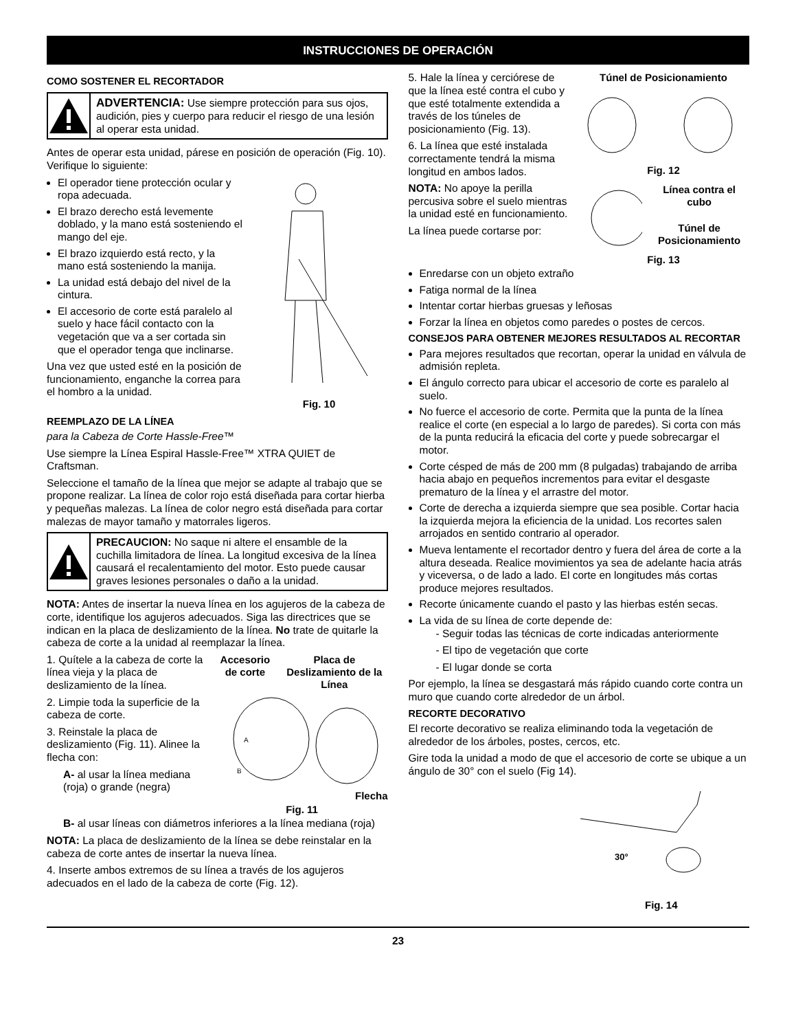INSTRUCCIONES DE OPERACIÓN
COMO SOSTENER EL RECORTADOR
ADVERTENCIA: Use siempre protección para sus ojos, audición, pies y cuerpo para reducir el riesgo de una lesión al operar esta unidad.
Antes de operar esta unidad, párese en posición de operación (Fig. 10). Verifique lo siguiente:
El operador tiene protección ocular y ropa adecuada.
El brazo derecho está levemente doblado, y la mano está sosteniendo el mango del eje.
El brazo izquierdo está recto, y la mano está sosteniendo la manija.
La unidad está debajo del nivel de la cintura.
El accesorio de corte está paralelo al suelo y hace fácil contacto con la vegetación que va a ser cortada sin que el operador tenga que inclinarse.
Una vez que usted esté en la posición de funcionamiento, enganche la correa para el hombro a la unidad.
Fig. 10
REEMPLAZO DE LA LÍNEA
para la Cabeza de Corte Hassle-Free™
Use siempre la Línea Espiral Hassle-Free™ XTRA QUIET de Craftsman.
Seleccione el tamaño de la línea que mejor se adapte al trabajo que se propone realizar. La línea de color rojo está diseñada para cortar hierba y pequeñas malezas. La línea de color negro está diseñada para cortar malezas de mayor tamaño y matorrales ligeros.
PRECAUCION: No saque ni altere el ensamble de la cuchilla limitadora de línea. La longitud excesiva de la línea causará el recalentamiento del motor. Esto puede causar graves lesiones personales o daño a la unidad.
NOTA: Antes de insertar la nueva línea en los agujeros de la cabeza de corte, identifique los agujeros adecuados. Siga las directrices que se indican en la placa de deslizamiento de la línea. No trate de quitarle la cabeza de corte a la unidad al reemplazar la línea.
1. Quítele a la cabeza de corte la línea vieja y la placa de deslizamiento de la línea.
2. Limpie toda la superficie de la cabeza de corte.
3. Reinstale la placa de deslizamiento (Fig. 11). Alinee la flecha con:
A- al usar la línea mediana (roja) o grande (negra)
Accesorio de corte Placa de Deslizamiento de la Línea
A
B
Flecha
Fig. 11
B- al usar líneas con diámetros inferiores a la línea mediana (roja)
NOTA: La placa de deslizamiento de la línea se debe reinstalar en la cabeza de corte antes de insertar la nueva línea.
4. Inserte ambos extremos de su línea a través de los agujeros adecuados en el lado de la cabeza de corte (Fig. 12).
5. Hale la línea y cerciórese de que la línea esté contra el cubo y que esté totalmente extendida a través de los túneles de posicionamiento (Fig. 13).
6. La línea que esté instalada correctamente tendrá la misma longitud en ambos lados.
NOTA: No apoye la perilla percusiva sobre el suelo mientras la unidad esté en funcionamiento.
La línea puede cortarse por:
Túnel de Posicionamiento
Fig. 12
Línea contra el cubo
Túnel de Posicionamiento
Fig. 13
Enredarse con un objeto extraño
Fatiga normal de la línea
Intentar cortar hierbas gruesas y leñosas
Forzar la línea en objetos como paredes o postes de cercos.
CONSEJOS PARA OBTENER MEJORES RESULTADOS AL RECORTAR
Para mejores resultados que recortan, operar la unidad en válvula de admisión repleta.
El ángulo correcto para ubicar el accesorio de corte es paralelo al suelo.
No fuerce el accesorio de corte. Permita que la punta de la línea realice el corte (en especial a lo largo de paredes). Si corta con más de la punta reducirá la eficacia del corte y puede sobrecargar el motor.
Corte césped de más de 200 mm (8 pulgadas) trabajando de arriba hacia abajo en pequeños incrementos para evitar el desgaste prematuro de la línea y el arrastre del motor.
Corte de derecha a izquierda siempre que sea posible. Cortar hacia la izquierda mejora la eficiencia de la unidad. Los recortes salen arrojados en sentido contrario al operador.
Mueva lentamente el recortador dentro y fuera del área de corte a la altura deseada. Realice movimientos ya sea de adelante hacia atrás y viceversa, o de lado a lado. El corte en longitudes más cortas produce mejores resultados.
Recorte únicamente cuando el pasto y las hierbas estén secas.
La vida de su línea de corte depende de:
- Seguir todas las técnicas de corte indicadas anteriormente
- El tipo de vegetación que corte
- El lugar donde se corta
Por ejemplo, la línea se desgastará más rápido cuando corte contra un muro que cuando corte alrededor de un árbol.
RECORTE DECORATIVO
El recorte decorativo se realiza eliminando toda la vegetación de alrededor de los árboles, postes, cercos, etc.
Gire toda la unidad a modo de que el accesorio de corte se ubique a un ángulo de 30° con el suelo (Fig 14).
30°
Fig. 14
23